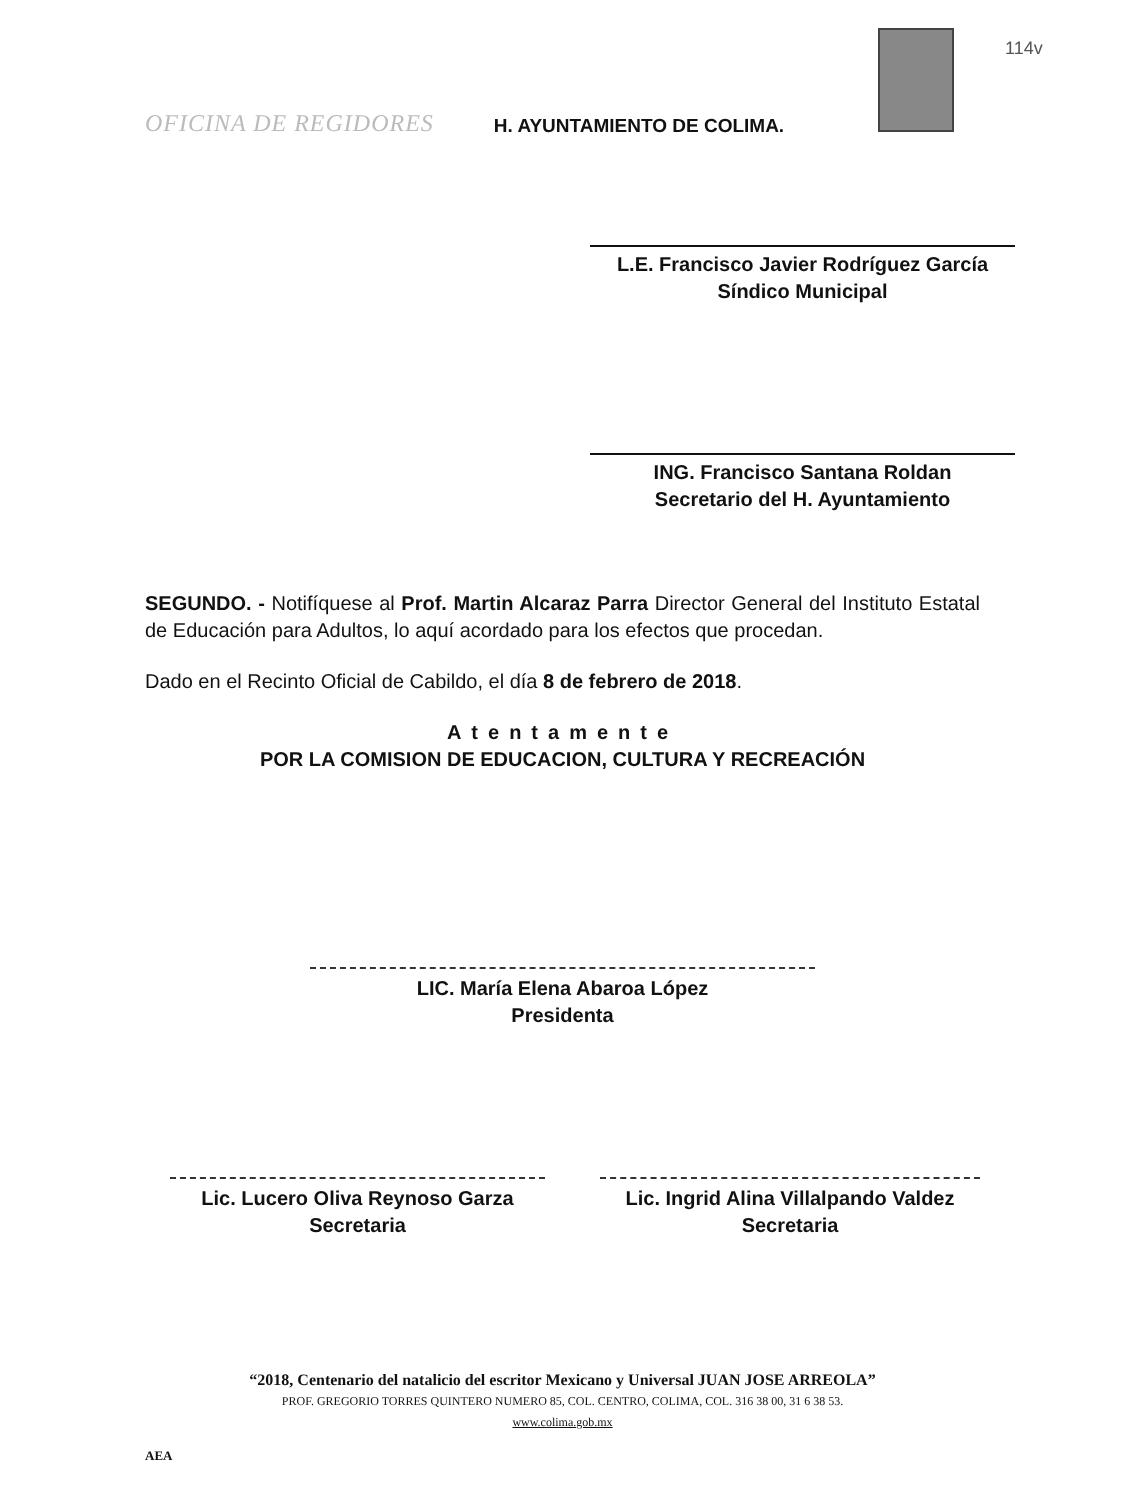114v
OFICINA DE REGIDORES
H. AYUNTAMIENTO DE COLIMA.
L.E. Francisco Javier Rodríguez García
Síndico Municipal
ING. Francisco Santana Roldan
Secretario del H. Ayuntamiento
SEGUNDO. - Notifíquese al Prof. Martin Alcaraz Parra Director General del Instituto Estatal de Educación para Adultos, lo aquí acordado para los efectos que procedan.
Dado en el Recinto Oficial de Cabildo, el día 8 de febrero de 2018.
Atentamente
POR LA COMISION DE EDUCACION, CULTURA Y RECREACIÓN
LIC. María Elena Abaroa López
Presidenta
Lic. Lucero Oliva Reynoso Garza
Secretaria
Lic. Ingrid Alina Villalpando Valdez
Secretaria
“2018, Centenario del natalicio del escritor Mexicano y Universal JUAN JOSE ARREOLA”
PROF. GREGORIO TORRES QUINTERO NUMERO 85, COL. CENTRO, COLIMA, COL. 316 38 00, 31 6 38 53.
www.colima.gob.mx
AEA